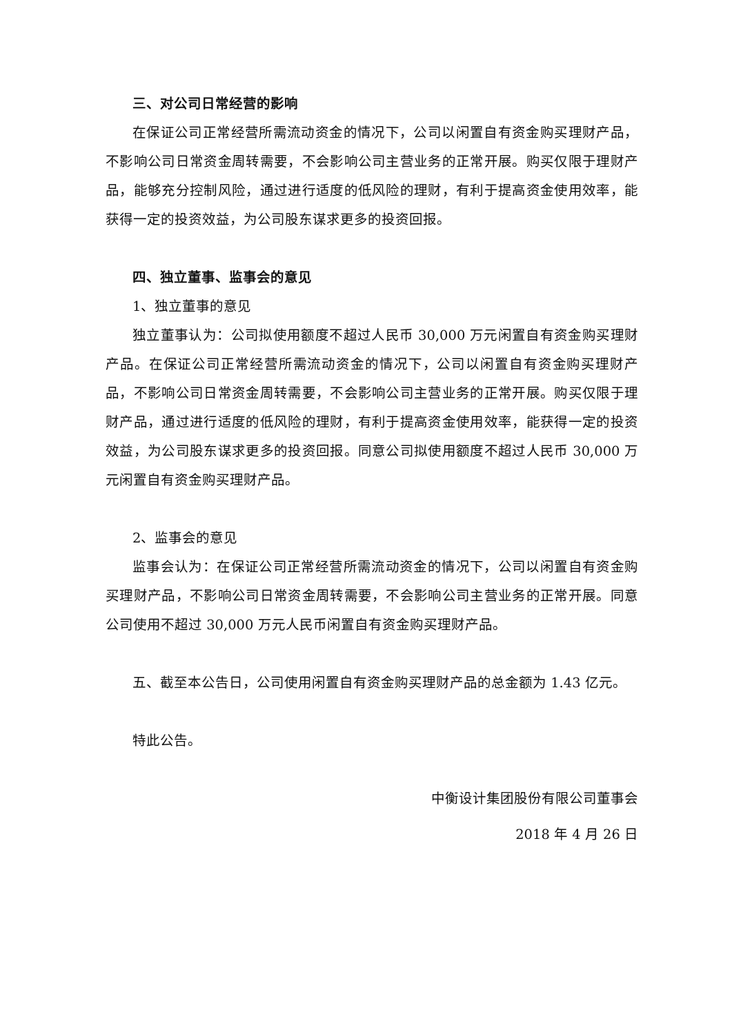三、对公司日常经营的影响
在保证公司正常经营所需流动资金的情况下，公司以闲置自有资金购买理财产品，不影响公司日常资金周转需要，不会影响公司主营业务的正常开展。购买仅限于理财产品，能够充分控制风险，通过进行适度的低风险的理财，有利于提高资金使用效率，能获得一定的投资效益，为公司股东谋求更多的投资回报。
四、独立董事、监事会的意见
1、独立董事的意见
独立董事认为：公司拟使用额度不超过人民币 30,000 万元闲置自有资金购买理财产品。在保证公司正常经营所需流动资金的情况下，公司以闲置自有资金购买理财产品，不影响公司日常资金周转需要，不会影响公司主营业务的正常开展。购买仅限于理财产品，通过进行适度的低风险的理财，有利于提高资金使用效率，能获得一定的投资效益，为公司股东谋求更多的投资回报。同意公司拟使用额度不超过人民币 30,000 万元闲置自有资金购买理财产品。
2、监事会的意见
监事会认为：在保证公司正常经营所需流动资金的情况下，公司以闲置自有资金购买理财产品，不影响公司日常资金周转需要，不会影响公司主营业务的正常开展。同意公司使用不超过 30,000 万元人民币闲置自有资金购买理财产品。
五、截至本公告日，公司使用闲置自有资金购买理财产品的总金额为 1.43 亿元。
特此公告。
中衡设计集团股份有限公司董事会
2018 年 4 月 26 日